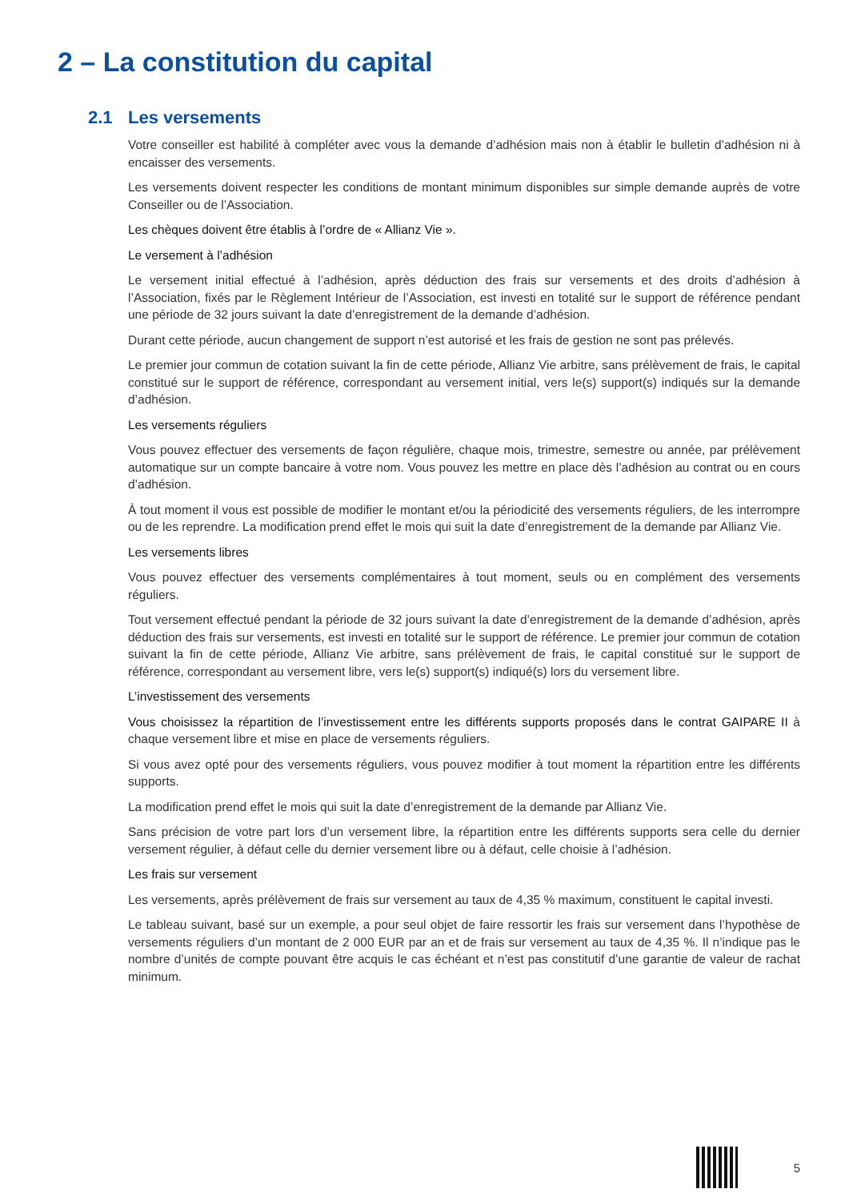2 – La constitution du capital
2.1 Les versements
Votre conseiller est habilité à compléter avec vous la demande d’adhésion mais non à établir le bulletin d’adhésion ni à encaisser des versements.
Les versements doivent respecter les conditions de montant minimum disponibles sur simple demande auprès de votre Conseiller ou de l’Association.
Les chèques doivent être établis à l’ordre de « Allianz Vie ».
Le versement à l’adhésion
Le versement initial effectué à l’adhésion, après déduction des frais sur versements et des droits d’adhésion à l’Association, fixés par le Règlement Intérieur de l’Association, est investi en totalité sur le support de référence pendant une période de 32 jours suivant la date d’enregistrement de la demande d’adhésion.
Durant cette période, aucun changement de support n’est autorisé et les frais de gestion ne sont pas prélevés.
Le premier jour commun de cotation suivant la fin de cette période, Allianz Vie arbitre, sans prélèvement de frais, le capital constitué sur le support de référence, correspondant au versement initial, vers le(s) support(s) indiqués sur la demande d’adhésion.
Les versements réguliers
Vous pouvez effectuer des versements de façon régulière, chaque mois, trimestre, semestre ou année, par prélèvement automatique sur un compte bancaire à votre nom. Vous pouvez les mettre en place dès l’adhésion au contrat ou en cours d’adhésion.
À tout moment il vous est possible de modifier le montant et/ou la périodicité des versements réguliers, de les interrompre ou de les reprendre. La modification prend effet le mois qui suit la date d’enregistrement de la demande par Allianz Vie.
Les versements libres
Vous pouvez effectuer des versements complémentaires à tout moment, seuls ou en complément des versements réguliers.
Tout versement effectué pendant la période de 32 jours suivant la date d’enregistrement de la demande d’adhésion, après déduction des frais sur versements, est investi en totalité sur le support de référence. Le premier jour commun de cotation suivant la fin de cette période, Allianz Vie arbitre, sans prélèvement de frais, le capital constitué sur le support de référence, correspondant au versement libre, vers le(s) support(s) indiqué(s) lors du versement libre.
L’investissement des versements
Vous choisissez la répartition de l’investissement entre les différents supports proposés dans le contrat GAIPARE II à chaque versement libre et mise en place de versements réguliers.
Si vous avez opté pour des versements réguliers, vous pouvez modifier à tout moment la répartition entre les différents supports.
La modification prend effet le mois qui suit la date d’enregistrement de la demande par Allianz Vie.
Sans précision de votre part lors d’un versement libre, la répartition entre les différents supports sera celle du dernier versement régulier, à défaut celle du dernier versement libre ou à défaut, celle choisie à l’adhésion.
Les frais sur versement
Les versements, après prélèvement de frais sur versement au taux de 4,35 % maximum, constituent le capital investi.
Le tableau suivant, basé sur un exemple, a pour seul objet de faire ressortir les frais sur versement dans l’hypothèse de versements réguliers d’un montant de 2 000 EUR par an et de frais sur versement au taux de 4,35 %. Il n’indique pas le nombre d’unités de compte pouvant être acquis le cas échéant et n’est pas constitutif d’une garantie de valeur de rachat minimum.
5